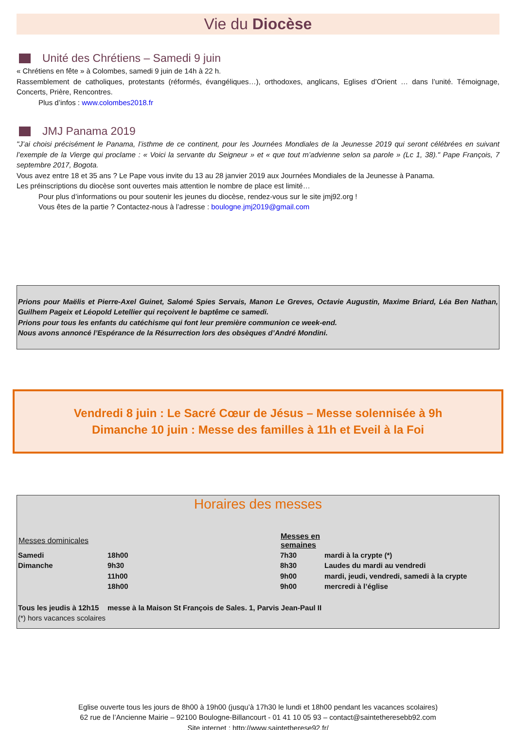Vie du Diocèse
Unité des Chrétiens – Samedi 9 juin
« Chrétiens en fête » à Colombes, samedi 9 juin de 14h à 22 h.
Rassemblement de catholiques, protestants (réformés, évangéliques…), orthodoxes, anglicans, Eglises d’Orient … dans l’unité. Témoignage, Concerts, Prière, Rencontres.
Plus d’infos : www.colombes2018.fr
JMJ Panama 2019
"J’ai choisi précisément le Panama, l’isthme de ce continent, pour les Journées Mondiales de la Jeunesse 2019 qui seront célébrées en suivant l’exemple de la Vierge qui proclame : « Voici la servante du Seigneur » et « que tout m’advienne selon sa parole » (Lc 1, 38)." Pape François, 7 septembre 2017, Bogota.
Vous avez entre 18 et 35 ans ? Le Pape vous invite du 13 au 28 janvier 2019 aux Journées Mondiales de la Jeunesse à Panama.
Les préinscriptions du diocèse sont ouvertes mais attention le nombre de place est limité…
Pour plus d’informations ou pour soutenir les jeunes du diocèse, rendez-vous sur le site jmj92.org !
Vous êtes de la partie ? Contactez-nous à l’adresse : boulogne.jmj2019@gmail.com
Prions pour Maëlis et Pierre-Axel Guinet, Salomé Spies Servais, Manon Le Greves, Octavie Augustin, Maxime Briard, Léa Ben Nathan, Guilhem Pageix et Léopold Letellier qui reçoivent le baptême ce samedi.
Prions pour tous les enfants du catéchisme qui font leur première communion ce week-end.
Nous avons annoncé l’Espérance de la Résurrection lors des obsèques d’André Mondini.
Vendredi 8 juin : Le Sacré Cœur de Jésus – Messe solennisée à 9h
Dimanche 10 juin : Messe des familles à 11h et Eveil à la Foi
Horaires des messes
| Messes dominicales | | Messes en semaines | |
| --- | --- | --- | --- |
| Samedi | 18h00 | 7h30 | mardi à la crypte (*) |
| Dimanche | 9h30 | 8h30 | Laudes du mardi au vendredi |
| | 11h00 | 9h00 | mardi, jeudi, vendredi, samedi à la crypte |
| | 18h00 | 9h00 | mercredi à l’église |
| Tous les jeudis à 12h15 | messe à la Maison St François de Sales. 1, Parvis Jean-Paul II | | |
| (*) hors vacances scolaires | | | |
Eglise ouverte tous les jours de 8h00 à 19h00 (jusqu’à 17h30 le lundi et 18h00 pendant les vacances scolaires)
62 rue de l’Ancienne Mairie – 92100 Boulogne-Billancourt - 01 41 10 05 93 – contact@saintetheresebb92.com
Site internet : http://www.saintetherese92.fr/